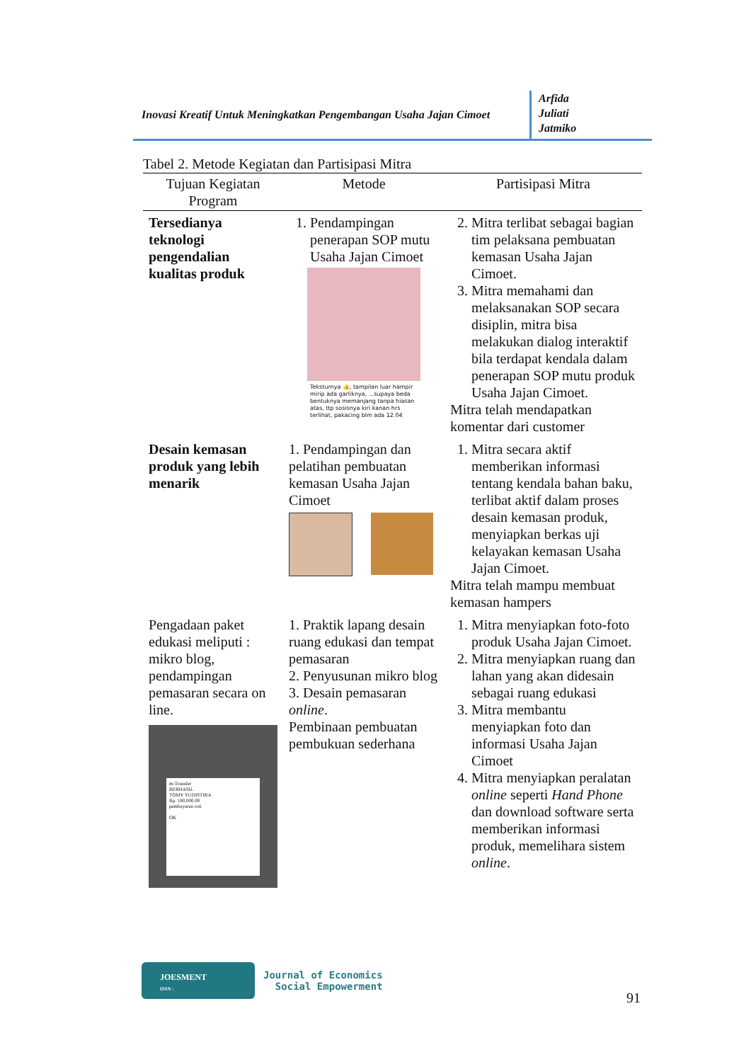Inovasi Kreatif Untuk Meningkatkan Pengembangan Usaha Jajan Cimoet
Arfida
Juliati
Jatmiko
Tabel 2. Metode Kegiatan dan Partisipasi Mitra
| Tujuan Kegiatan Program | Metode | Partisipasi Mitra |
| --- | --- | --- |
| Tersedianya teknologi pengendalian kualitas produk | 1. Pendampingan penerapan SOP mutu Usaha Jajan Cimoet Teksturnya 👍, tampilan luar hampir mirip ada garliknya, ...supaya beda bentuknya memanjang tanpa hiasan atas, ttp sosisnya kiri kanan hrs terlihat, pakacing blm ada 12.04 | 2. Mitra terlibat sebagai bagian tim pelaksana pembuatan kemasan Usaha Jajan Cimoet. 3. Mitra memahami dan melaksanakan SOP secara disiplin, mitra bisa melakukan dialog interaktif bila terdapat kendala dalam penerapan SOP mutu produk Usaha Jajan Cimoet. Mitra telah mendapatkan komentar dari customer |
| Desain kemasan produk yang lebih menarik | 1. Pendampingan dan pelatihan pembuatan kemasan Usaha Jajan Cimoet | 1. Mitra secara aktif memberikan informasi tentang kendala bahan baku, terlibat aktif dalam proses desain kemasan produk, menyiapkan berkas uji kelayakan kemasan Usaha Jajan Cimoet. Mitra telah mampu membuat kemasan hampers |
| Pengadaan paket edukasi meliputi : mikro blog, pendampingan pemasaran secara on line. m-Transfer BERHASIL TOMY YUDISTIRA Rp. 180,000.00 pembayaran roti OK | 1. Praktik lapang desain ruang edukasi dan tempat pemasaran 2. Penyusunan mikro blog 3. Desain pemasaran online . Pembinaan pembuatan pembukuan sederhana | 1. Mitra menyiapkan foto-foto produk Usaha Jajan Cimoet. 2. Mitra menyiapkan ruang dan lahan yang akan didesain sebagai ruang edukasi 3. Mitra membantu menyiapkan foto dan informasi Usaha Jajan Cimoet 4. Mitra menyiapkan peralatan online seperti Hand Phone dan download software serta memberikan informasi produk, memelihara sistem online . |
JOESMENT
ISSN :
Journal of Economics
Social Empowerment
91